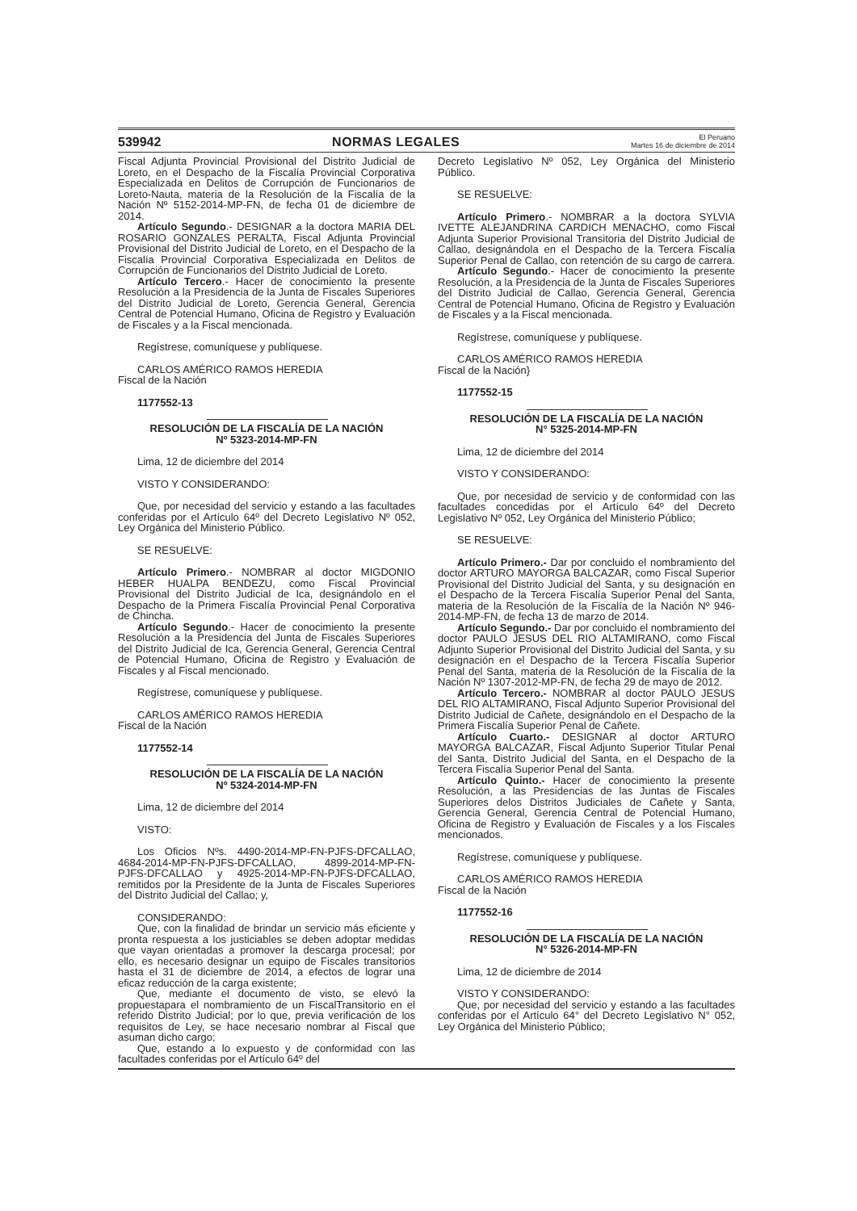539942 NORMAS LEGALES El Peruano
Martes 16 de diciembre de 2014
Fiscal Adjunta Provincial Provisional del Distrito Judicial de Loreto, en el Despacho de la Fiscalía Provincial Corporativa Especializada en Delitos de Corrupción de Funcionarios de Loreto-Nauta, materia de la Resolución de la Fiscalía de la Nación Nº 5152-2014-MP-FN, de fecha 01 de diciembre de 2014.
Artículo Segundo.- DESIGNAR a la doctora MARIA DEL ROSARIO GONZALES PERALTA, Fiscal Adjunta Provincial Provisional del Distrito Judicial de Loreto, en el Despacho de la Fiscalía Provincial Corporativa Especializada en Delitos de Corrupción de Funcionarios del Distrito Judicial de Loreto.
Artículo Tercero.- Hacer de conocimiento la presente Resolución a la Presidencia de la Junta de Fiscales Superiores del Distrito Judicial de Loreto, Gerencia General, Gerencia Central de Potencial Humano, Oficina de Registro y Evaluación de Fiscales y a la Fiscal mencionada.
Regístrese, comuníquese y publíquese.
CARLOS AMÉRICO RAMOS HEREDIA
Fiscal de la Nación
1177552-13
RESOLUCIÓN DE LA FISCALÍA DE LA NACIÓN
Nº 5323-2014-MP-FN
Lima, 12 de diciembre del 2014
VISTO Y CONSIDERANDO:
Que, por necesidad del servicio y estando a las facultades conferidas por el Artículo 64º del Decreto Legislativo Nº 052, Ley Orgánica del Ministerio Público.
SE RESUELVE:
Artículo Primero.- NOMBRAR al doctor MIGDONIO HEBER HUALPA BENDEZU, como Fiscal Provincial Provisional del Distrito Judicial de Ica, designándolo en el Despacho de la Primera Fiscalía Provincial Penal Corporativa de Chincha.
Artículo Segundo.- Hacer de conocimiento la presente Resolución a la Presidencia del Junta de Fiscales Superiores del Distrito Judicial de Ica, Gerencia General, Gerencia Central de Potencial Humano, Oficina de Registro y Evaluación de Fiscales y al Fiscal mencionado.
Regístrese, comuníquese y publíquese.
CARLOS AMÉRICO RAMOS HEREDIA
Fiscal de la Nación
1177552-14
RESOLUCIÓN DE LA FISCALÍA DE LA NACIÓN
Nº 5324-2014-MP-FN
Lima, 12 de diciembre del 2014
VISTO:
Los Oficios Nºs. 4490-2014-MP-FN-PJFS-DFCALLAO, 4684-2014-MP-FN-PJFS-DFCALLAO, 4899-2014-MP-FN-PJFS-DFCALLAO y 4925-2014-MP-FN-PJFS-DFCALLAO, remitidos por la Presidente de la Junta de Fiscales Superiores del Distrito Judicial del Callao; y,
CONSIDERANDO:
Que, con la finalidad de brindar un servicio más eficiente y pronta respuesta a los justiciables se deben adoptar medidas que vayan orientadas a promover la descarga procesal; por ello, es necesario designar un equipo de Fiscales transitorios hasta el 31 de diciembre de 2014, a efectos de lograr una eficaz reducción de la carga existente;
Que, mediante el documento de visto, se elevó la propuestapara el nombramiento de un FiscalTransitorio en el referido Distrito Judicial; por lo que, previa verificación de los requisitos de Ley, se hace necesario nombrar al Fiscal que asuman dicho cargo;
Que, estando a lo expuesto y de conformidad con las facultades conferidas por el Artículo 64º del
Decreto Legislativo Nº 052, Ley Orgánica del Ministerio Público.
SE RESUELVE:
Artículo Primero.- NOMBRAR a la doctora SYLVIA IVETTE ALEJANDRINA CARDICH MENACHO, como Fiscal Adjunta Superior Provisional Transitoria del Distrito Judicial de Callao, designándola en el Despacho de la Tercera Fiscalía Superior Penal de Callao, con retención de su cargo de carrera.
Artículo Segundo.- Hacer de conocimiento la presente Resolución, a la Presidencia de la Junta de Fiscales Superiores del Distrito Judicial de Callao, Gerencia General, Gerencia Central de Potencial Humano, Oficina de Registro y Evaluación de Fiscales y a la Fiscal mencionada.
Regístrese, comuníquese y publíquese.
CARLOS AMÉRICO RAMOS HEREDIA
Fiscal de la Nación}
1177552-15
RESOLUCIÓN DE LA FISCALÍA DE LA NACIÓN
N° 5325-2014-MP-FN
Lima, 12 de diciembre del 2014
VISTO Y CONSIDERANDO:
Que, por necesidad de servicio y de conformidad con las facultades concedidas por el Artículo 64º del Decreto Legislativo Nº 052, Ley Orgánica del Ministerio Público;
SE RESUELVE:
Artículo Primero.- Dar por concluido el nombramiento del doctor ARTURO MAYORGA BALCAZAR, como Fiscal Superior Provisional del Distrito Judicial del Santa, y su designación en el Despacho de la Tercera Fiscalía Superior Penal del Santa, materia de la Resolución de la Fiscalía de la Nación Nº 946-2014-MP-FN, de fecha 13 de marzo de 2014.
Artículo Segundo.- Dar por concluido el nombramiento del doctor PAULO JESUS DEL RIO ALTAMIRANO, como Fiscal Adjunto Superior Provisional del Distrito Judicial del Santa, y su designación en el Despacho de la Tercera Fiscalía Superior Penal del Santa, materia de la Resolución de la Fiscalía de la Nación Nº 1307-2012-MP-FN, de fecha 29 de mayo de 2012.
Artículo Tercero.- NOMBRAR al doctor PAULO JESUS DEL RIO ALTAMIRANO, Fiscal Adjunto Superior Provisional del Distrito Judicial de Cañete, designándolo en el Despacho de la Primera Fiscalía Superior Penal de Cañete.
Artículo Cuarto.- DESIGNAR al doctor ARTURO MAYORGA BALCAZAR, Fiscal Adjunto Superior Titular Penal del Santa, Distrito Judicial del Santa, en el Despacho de la Tercera Fiscalía Superior Penal del Santa.
Artículo Quinto.- Hacer de conocimiento la presente Resolución, a las Presidencias de las Juntas de Fiscales Superiores delos Distritos Judiciales de Cañete y Santa, Gerencia General, Gerencia Central de Potencial Humano, Oficina de Registro y Evaluación de Fiscales y a los Fiscales mencionados.
Regístrese, comuníquese y publíquese.
CARLOS AMÉRICO RAMOS HEREDIA
Fiscal de la Nación
1177552-16
RESOLUCIÓN DE LA FISCALÍA DE LA NACIÓN
N° 5326-2014-MP-FN
Lima, 12 de diciembre de 2014
VISTO Y CONSIDERANDO:
Que, por necesidad del servicio y estando a las facultades conferidas por el Artículo 64° del Decreto Legislativo N° 052, Ley Orgánica del Ministerio Público;